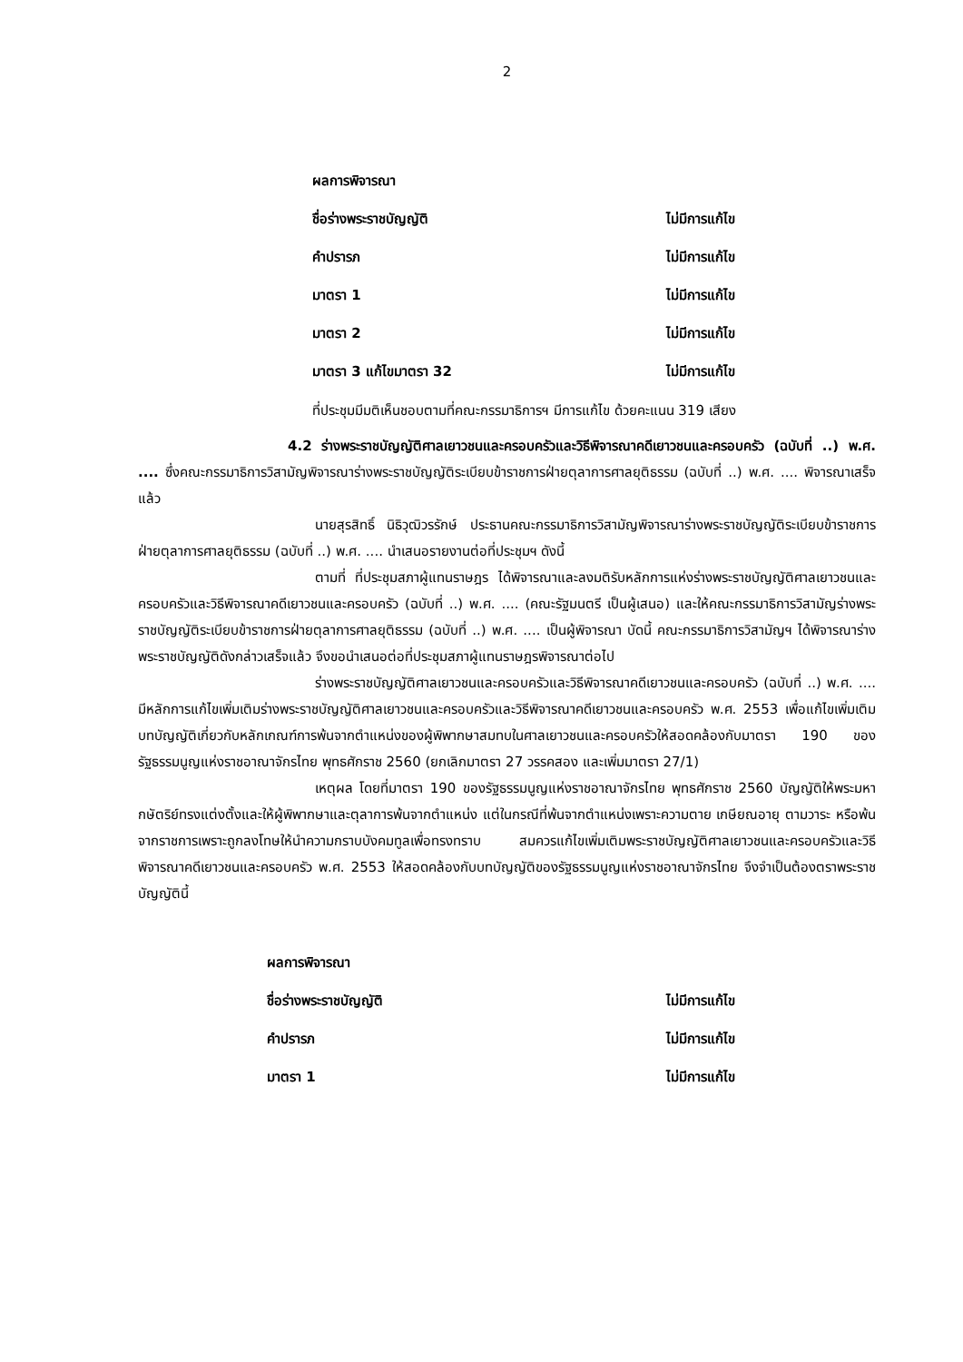2
ผลการพิจารณา
ชื่อร่างพระราชบัญญัติ ไม่มีการแก้ไข
คำปรารภ ไม่มีการแก้ไข
มาตรา 1 ไม่มีการแก้ไข
มาตรา 2 ไม่มีการแก้ไข
มาตรา 3 แก้ไขมาตรา 32 ไม่มีการแก้ไข
ที่ประชุมมีมติเห็นชอบตามที่คณะกรรมาธิการฯ มีการแก้ไข ด้วยคะแนน 319 เสียง
4.2 ร่างพระราชบัญญัติศาลเยาวชนและครอบครัวและวิธีพิจารณาคดีเยาวชนและครอบครัว (ฉบับที่ ..) พ.ศ. .... ซึ่งคณะกรรมาธิการวิสามัญพิจารณาร่างพระราชบัญญัติระเบียบข้าราชการฝ่ายตุลาการศาลยุติธรรม (ฉบับที่ ..) พ.ศ. .... พิจารณาเสร็จแล้ว
นายสุรสิทธิ์ นิธิวุฒิวรรักษ์ ประธานคณะกรรมาธิการวิสามัญพิจารณาร่างพระราชบัญญัติระเบียบข้าราชการฝ่ายตุลาการศาลยุติธรรม (ฉบับที่ ..) พ.ศ. .... นำเสนอรายงานต่อที่ประชุมฯ ดังนี้
ตามที่ ที่ประชุมสภาผู้แทนราษฎร ได้พิจารณาและลงมติรับหลักการแห่งร่างพระราชบัญญัติศาลเยาวชนและครอบครัวและวิธีพิจารณาคดีเยาวชนและครอบครัว (ฉบับที่ ..) พ.ศ. .... (คณะรัฐมนตรี เป็นผู้เสนอ) และให้คณะกรรมาธิการวิสามัญร่างพระราชบัญญัติระเบียบข้าราชการฝ่ายตุลาการศาลยุติธรรม (ฉบับที่ ..) พ.ศ. .... เป็นผู้พิจารณา บัดนี้ คณะกรรมาธิการวิสามัญฯ ได้พิจารณาร่างพระราชบัญญัติดังกล่าวเสร็จแล้ว จึงขอนำเสนอต่อที่ประชุมสภาผู้แทนราษฎรพิจารณาต่อไป
ร่างพระราชบัญญัติศาลเยาวชนและครอบครัวและวิธีพิจารณาคดีเยาวชนและครอบครัว (ฉบับที่ ..) พ.ศ. .... มีหลักการแก้ไขเพิ่มเติมร่างพระราชบัญญัติศาลเยาวชนและครอบครัวและวิธีพิจารณาคดีเยาวชนและครอบครัว พ.ศ. 2553 เพื่อแก้ไขเพิ่มเติมบทบัญญัติเกี่ยวกับหลักเกณฑ์การพ้นจากตำแหน่งของผู้พิพากษาสมทบในศาลเยาวชนและครอบครัวให้สอดคล้องกับมาตรา 190 ของรัฐธรรมนูญแห่งราชอาณาจักรไทย พุทธศักราช 2560 (ยกเลิกมาตรา 27 วรรคสอง และเพิ่มมาตรา 27/1)
เหตุผล โดยที่มาตรา 190 ของรัฐธรรมนูญแห่งราชอาณาจักรไทย พุทธศักราช 2560 บัญญัติให้พระมหากษัตริย์ทรงแต่งตั้งและให้ผู้พิพากษาและตุลาการพ้นจากตำแหน่ง แต่ในกรณีที่พ้นจากตำแหน่งเพราะความตาย เกษียณอายุ ตามวาระ หรือพ้นจากราชการเพราะถูกลงโทษให้นำความกราบบังคมทูลเพื่อทรงทราบ สมควรแก้ไขเพิ่มเติมพระราชบัญญัติศาลเยาวชนและครอบครัวและวิธีพิจารณาคดีเยาวชนและครอบครัว พ.ศ. 2553 ให้สอดคล้องกับบทบัญญัติของรัฐธรรมนูญแห่งราชอาณาจักรไทย จึงจำเป็นต้องตราพระราชบัญญัตินี้
ผลการพิจารณา
ชื่อร่างพระราชบัญญัติ ไม่มีการแก้ไข
คำปรารภ ไม่มีการแก้ไข
มาตรา 1 ไม่มีการแก้ไข